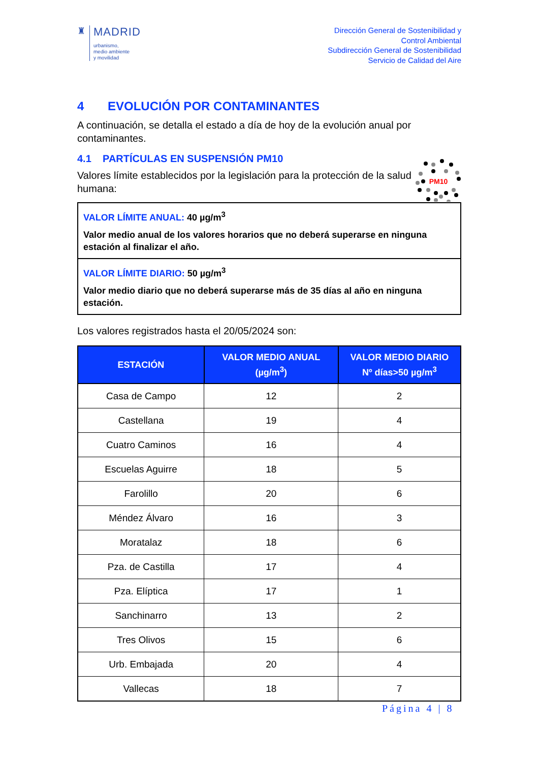♜
MADRID
urbanismo,
medio ambiente
y movilidad
Dirección General de Sostenibilidad y
Control Ambiental
Subdirección General de Sostenibilidad
Servicio de Calidad del Aire
4 EVOLUCIÓN POR CONTAMINANTES
A continuación, se detalla el estado a día de hoy de la evolución anual por contaminantes.
4.1 PARTÍCULAS EN SUSPENSIÓN PM10
PM10
Valores límite establecidos por la legislación para la protección de la salud humana:
VALOR LÍMITE ANUAL: 40 µg/m<sup>3</sup>
Valor medio anual de los valores horarios que no deberá superarse en ninguna estación al finalizar el año.
VALOR LÍMITE DIARIO: 50 µg/m<sup>3</sup>
Valor medio diario que no deberá superarse más de 35 días al año en ninguna estación.
Los valores registrados hasta el 20/05/2024 son:
| ESTACIÓN | VALOR MEDIO ANUAL (µg/m<sup>3</sup>) | VALOR MEDIO DIARIO Nº días>50 µg/m<sup>3</sup> |
| --- | --- | --- |
| Casa de Campo | 12 | 2 |
| Castellana | 19 | 4 |
| Cuatro Caminos | 16 | 4 |
| Escuelas Aguirre | 18 | 5 |
| Farolillo | 20 | 6 |
| Méndez Álvaro | 16 | 3 |
| Moratalaz | 18 | 6 |
| Pza. de Castilla | 17 | 4 |
| Pza. Elíptica | 17 | 1 |
| Sanchinarro | 13 | 2 |
| Tres Olivos | 15 | 6 |
| Urb. Embajada | 20 | 4 |
| Vallecas | 18 | 7 |
Página 4 | 8